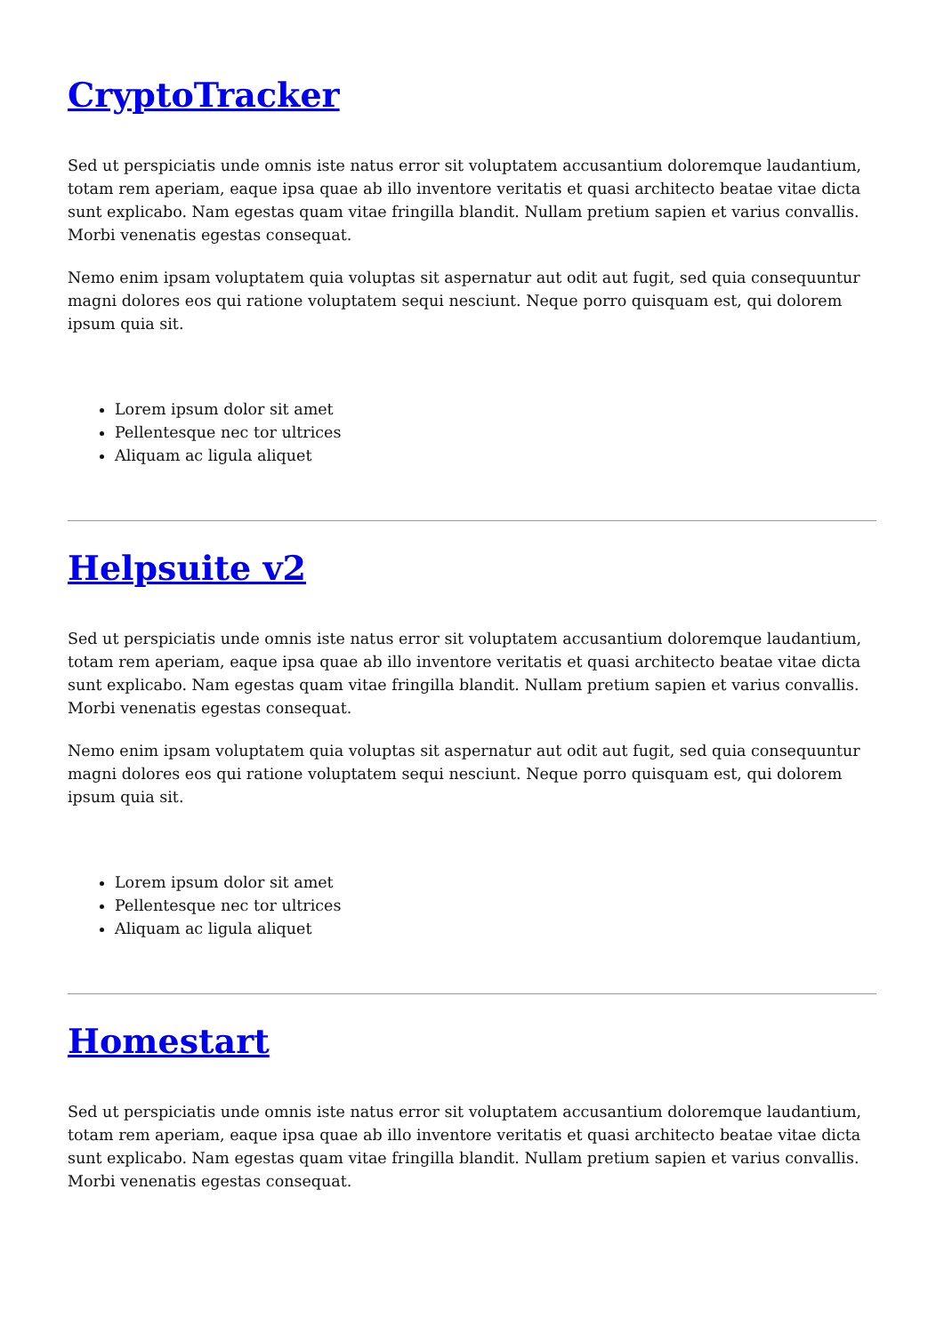CryptoTracker
Sed ut perspiciatis unde omnis iste natus error sit voluptatem accusantium doloremque laudantium, totam rem aperiam, eaque ipsa quae ab illo inventore veritatis et quasi architecto beatae vitae dicta sunt explicabo. Nam egestas quam vitae fringilla blandit. Nullam pretium sapien et varius convallis. Morbi venenatis egestas consequat.
Nemo enim ipsam voluptatem quia voluptas sit aspernatur aut odit aut fugit, sed quia consequuntur magni dolores eos qui ratione voluptatem sequi nesciunt. Neque porro quisquam est, qui dolorem ipsum quia sit.
Lorem ipsum dolor sit amet
Pellentesque nec tor ultrices
Aliquam ac ligula aliquet
Helpsuite v2
Sed ut perspiciatis unde omnis iste natus error sit voluptatem accusantium doloremque laudantium, totam rem aperiam, eaque ipsa quae ab illo inventore veritatis et quasi architecto beatae vitae dicta sunt explicabo. Nam egestas quam vitae fringilla blandit. Nullam pretium sapien et varius convallis. Morbi venenatis egestas consequat.
Nemo enim ipsam voluptatem quia voluptas sit aspernatur aut odit aut fugit, sed quia consequuntur magni dolores eos qui ratione voluptatem sequi nesciunt. Neque porro quisquam est, qui dolorem ipsum quia sit.
Lorem ipsum dolor sit amet
Pellentesque nec tor ultrices
Aliquam ac ligula aliquet
Homestart
Sed ut perspiciatis unde omnis iste natus error sit voluptatem accusantium doloremque laudantium, totam rem aperiam, eaque ipsa quae ab illo inventore veritatis et quasi architecto beatae vitae dicta sunt explicabo. Nam egestas quam vitae fringilla blandit. Nullam pretium sapien et varius convallis. Morbi venenatis egestas consequat.